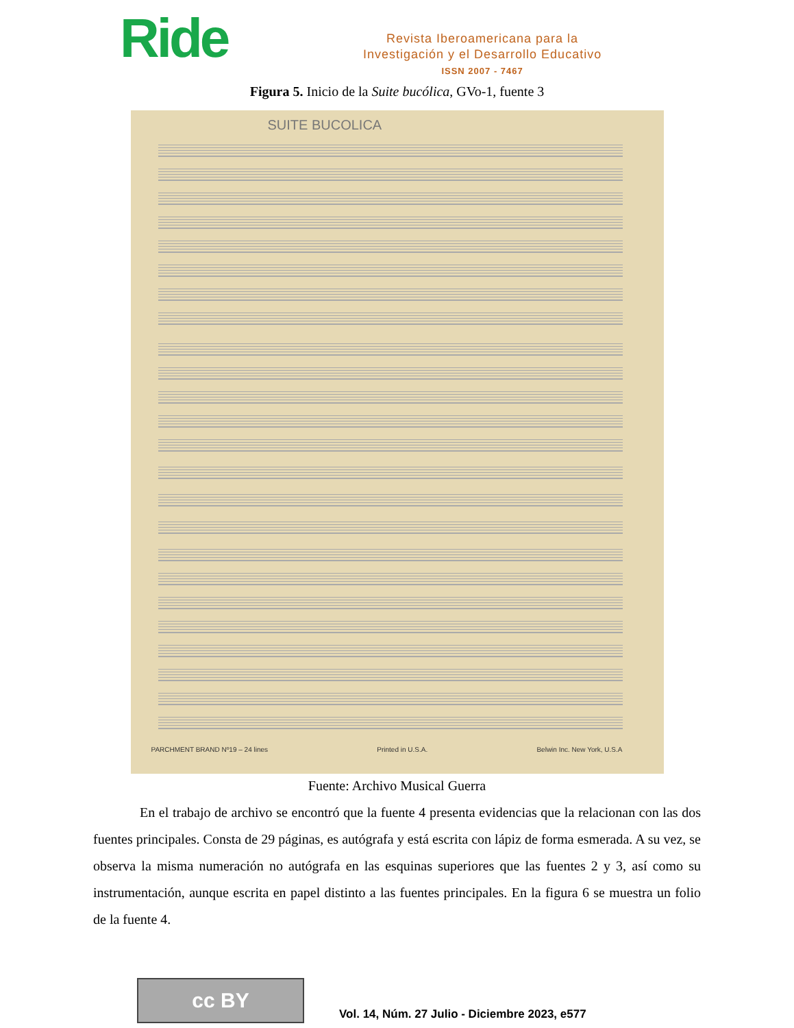Ride
Revista Iberoamericana para la
Investigación y el Desarrollo Educativo
ISSN 2007 - 7467
Figura 5. Inicio de la Suite bucólica, GVo-1, fuente 3
SUITE BUCOLICA
PARCHMENT BRAND Nº19 – 24 lines Printed in U.S.A. Belwin Inc. New York, U.S.A
Fuente: Archivo Musical Guerra
En el trabajo de archivo se encontró que la fuente 4 presenta evidencias que la relacionan con las dos fuentes principales. Consta de 29 páginas, es autógrafa y está escrita con lápiz de forma esmerada. A su vez, se observa la misma numeración no autógrafa en las esquinas superiores que las fuentes 2 y 3, así como su instrumentación, aunque escrita en papel distinto a las fuentes principales. En la figura 6 se muestra un folio de la fuente 4.
cc BY
Vol. 14, Núm. 27 Julio - Diciembre 2023, e577